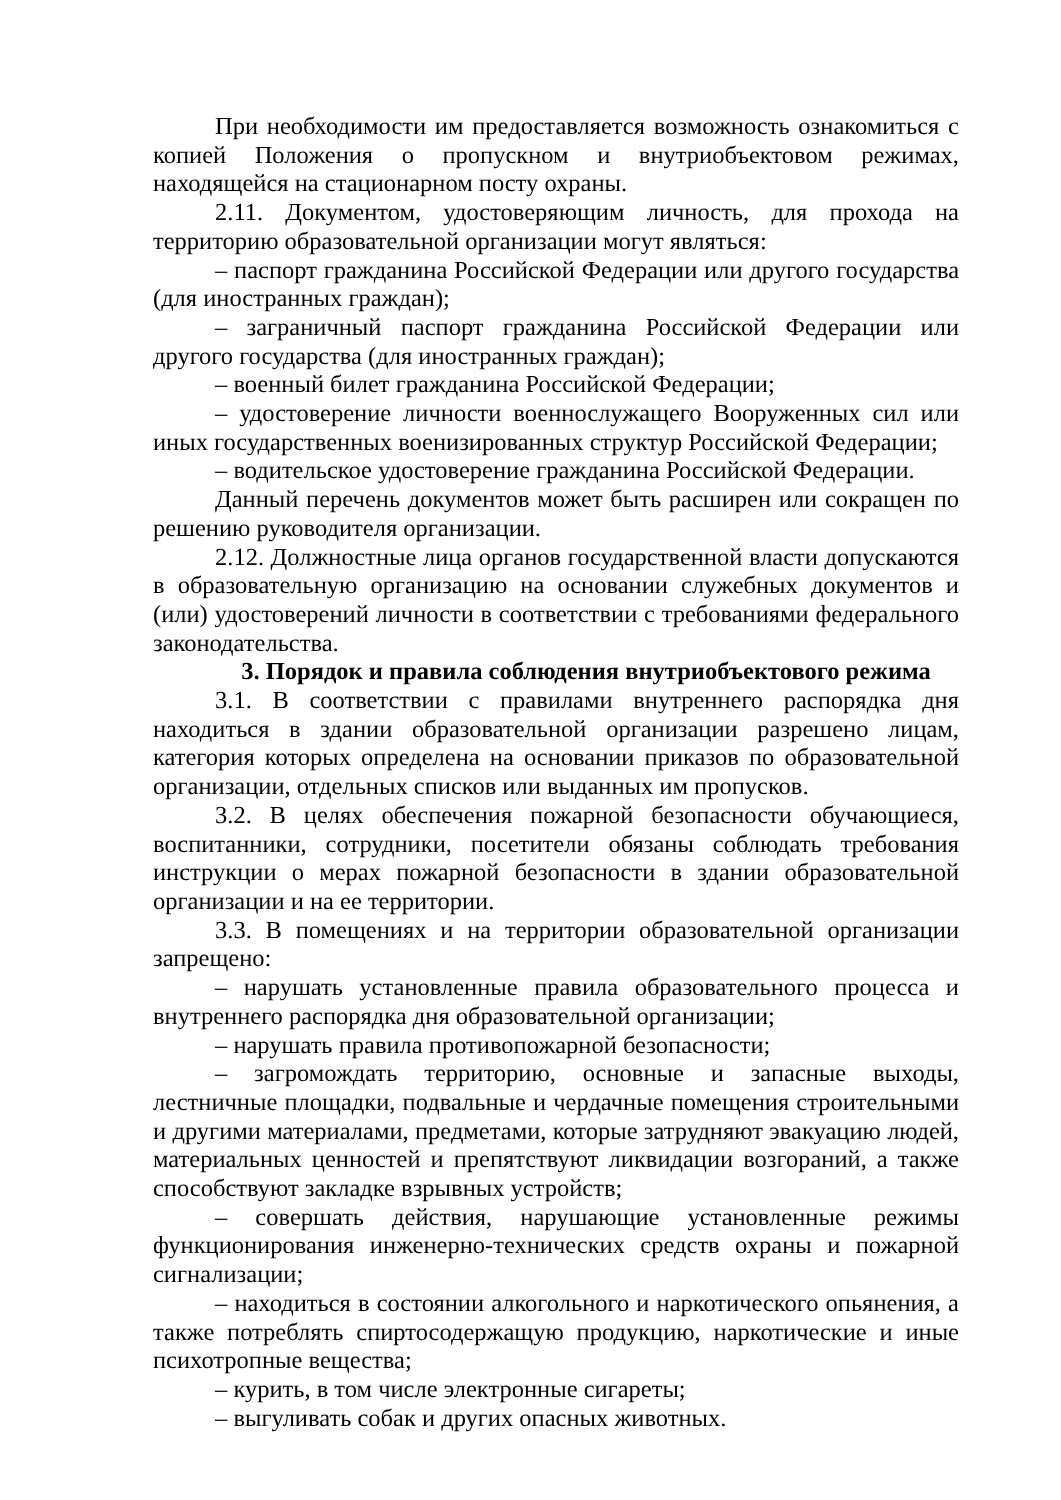При необходимости им предоставляется возможность ознакомиться с копией Положения о пропускном и внутриобъектовом режимах, находящейся на стационарном посту охраны.
2.11. Документом, удостоверяющим личность, для прохода на территорию образовательной организации могут являться:
– паспорт гражданина Российской Федерации или другого государства (для иностранных граждан);
– заграничный паспорт гражданина Российской Федерации или другого государства (для иностранных граждан);
– военный билет гражданина Российской Федерации;
– удостоверение личности военнослужащего Вооруженных сил или иных государственных военизированных структур Российской Федерации;
– водительское удостоверение гражданина Российской Федерации.
Данный перечень документов может быть расширен или сокращен по решению руководителя организации.
2.12. Должностные лица органов государственной власти допускаются в образовательную организацию на основании служебных документов и (или) удостоверений личности в соответствии с требованиями федерального законодательства.
3. Порядок и правила соблюдения внутриобъектового режима
3.1. В соответствии с правилами внутреннего распорядка дня находиться в здании образовательной организации разрешено лицам, категория которых определена на основании приказов по образовательной организации, отдельных списков или выданных им пропусков.
3.2. В целях обеспечения пожарной безопасности обучающиеся, воспитанники, сотрудники, посетители обязаны соблюдать требования инструкции о мерах пожарной безопасности в здании образовательной организации и на ее территории.
3.3. В помещениях и на территории образовательной организации запрещено:
– нарушать установленные правила образовательного процесса и внутреннего распорядка дня образовательной организации;
– нарушать правила противопожарной безопасности;
– загромождать территорию, основные и запасные выходы, лестничные площадки, подвальные и чердачные помещения строительными и другими материалами, предметами, которые затрудняют эвакуацию людей, материальных ценностей и препятствуют ликвидации возгораний, а также способствуют закладке взрывных устройств;
– совершать действия, нарушающие установленные режимы функционирования инженерно-технических средств охраны и пожарной сигнализации;
– находиться в состоянии алкогольного и наркотического опьянения, а также потреблять спиртосодержащую продукцию, наркотические и иные психотропные вещества;
– курить, в том числе электронные сигареты;
– выгуливать собак и других опасных животных.